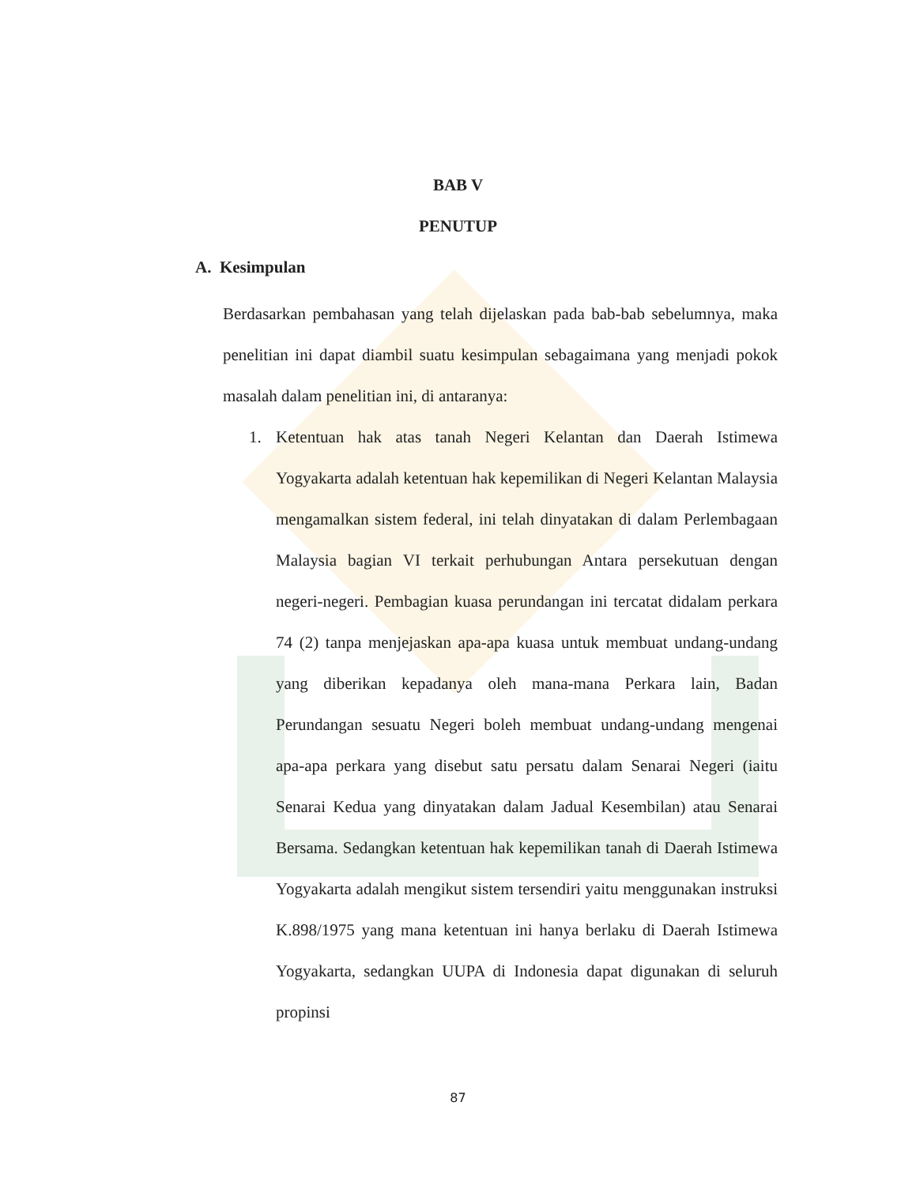BAB V
PENUTUP
A. Kesimpulan
Berdasarkan pembahasan yang telah dijelaskan pada bab-bab sebelumnya, maka penelitian ini dapat diambil suatu kesimpulan sebagaimana yang menjadi pokok masalah dalam penelitian ini, di antaranya:
1. Ketentuan hak atas tanah Negeri Kelantan dan Daerah Istimewa Yogyakarta adalah ketentuan hak kepemilikan di Negeri Kelantan Malaysia mengamalkan sistem federal, ini telah dinyatakan di dalam Perlembagaan Malaysia bagian VI terkait perhubungan Antara persekutuan dengan negeri-negeri. Pembagian kuasa perundangan ini tercatat didalam perkara 74 (2) tanpa menjejaskan apa-apa kuasa untuk membuat undang-undang yang diberikan kepadanya oleh mana-mana Perkara lain, Badan Perundangan sesuatu Negeri boleh membuat undang-undang mengenai apa-apa perkara yang disebut satu persatu dalam Senarai Negeri (iaitu Senarai Kedua yang dinyatakan dalam Jadual Kesembilan) atau Senarai Bersama. Sedangkan ketentuan hak kepemilikan tanah di Daerah Istimewa Yogyakarta adalah mengikut sistem tersendiri yaitu menggunakan instruksi K.898/1975 yang mana ketentuan ini hanya berlaku di Daerah Istimewa Yogyakarta, sedangkan UUPA di Indonesia dapat digunakan di seluruh propinsi
87